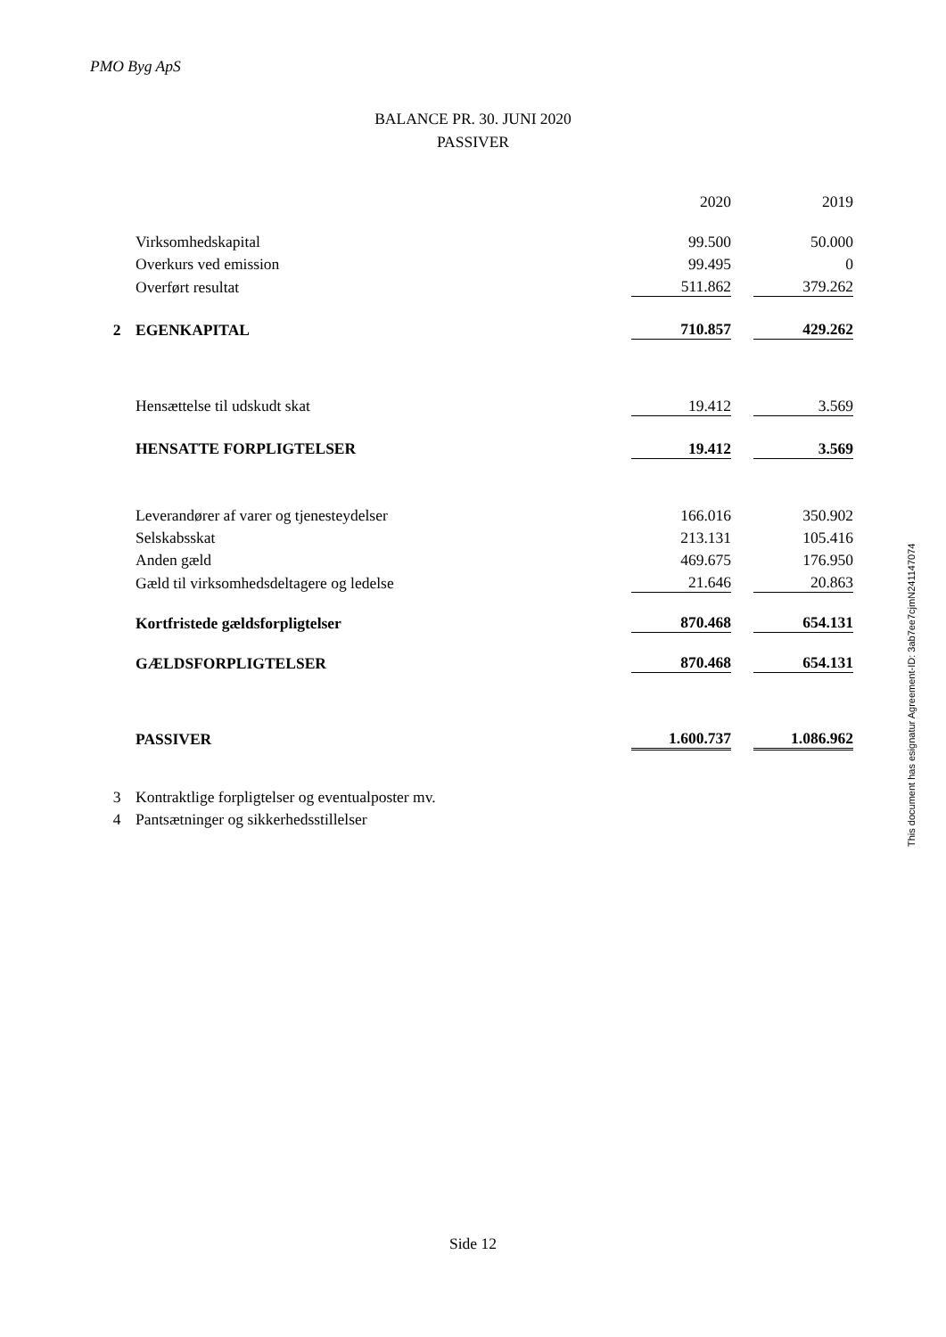PMO Byg ApS
BALANCE PR. 30. JUNI 2020
PASSIVER
| | | 2020 | | 2019 |
| | Virksomhedskapital | 99.500 | | 50.000 |
| | Overkurs ved emission | 99.495 | | 0 |
| | Overført resultat | 511.862 | | 379.262 |
| 2 | EGENKAPITAL | 710.857 | | 429.262 |
| | Hensættelse til udskudt skat | 19.412 | | 3.569 |
| | HENSATTE FORPLIGTELSER | 19.412 | | 3.569 |
| | Leverandører af varer og tjenesteydelser | 166.016 | | 350.902 |
| | Selskabsskat | 213.131 | | 105.416 |
| | Anden gæld | 469.675 | | 176.950 |
| | Gæld til virksomhedsdeltagere og ledelse | 21.646 | | 20.863 |
| | Kortfristede gældsforpligtelser | 870.468 | | 654.131 |
| | GÆLDSFORPLIGTELSER | 870.468 | | 654.131 |
| | PASSIVER | 1.600.737 | | 1.086.962 |
| 3 | Kontraktlige forpligtelser og eventualposter mv. | | | |
| 4 | Pantsætninger og sikkerhedsstillelser | | | |
This document has esignatur Agreement-ID: 3ab7ee7cjmN241147074
Side 12